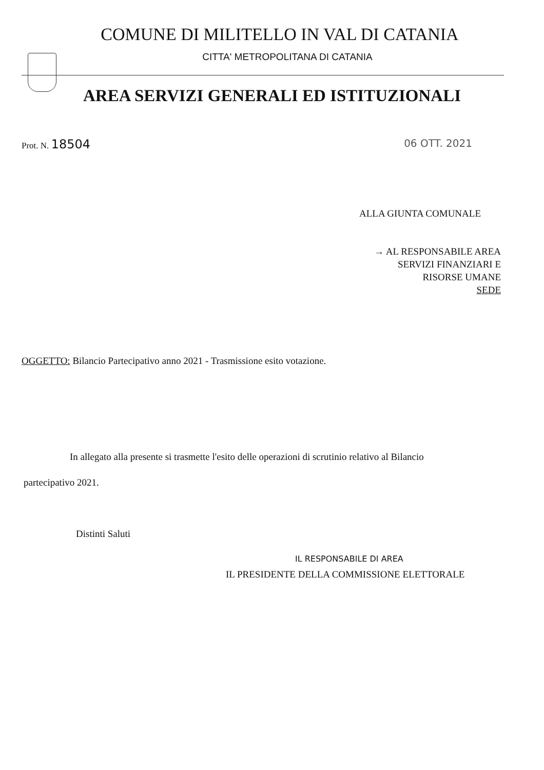COMUNE DI MILITELLO IN VAL DI CATANIA
CITTA' METROPOLITANA DI CATANIA
AREA SERVIZI GENERALI ED ISTITUZIONALI
Prot. N. 18504 06 OTT. 2021
ALLA GIUNTA COMUNALE
→ AL RESPONSABILE AREA
SERVIZI FINANZIARI E
RISORSE UMANE
SEDE
OGGETTO: Bilancio Partecipativo anno 2021 - Trasmissione esito votazione.
In allegato alla presente si trasmette l'esito delle operazioni di scrutinio relativo al Bilancio
partecipativo 2021.
Distinti Saluti
IL RESPONSABILE DI AREA
IL PRESIDENTE DELLA COMMISSIONE ELETTORALE